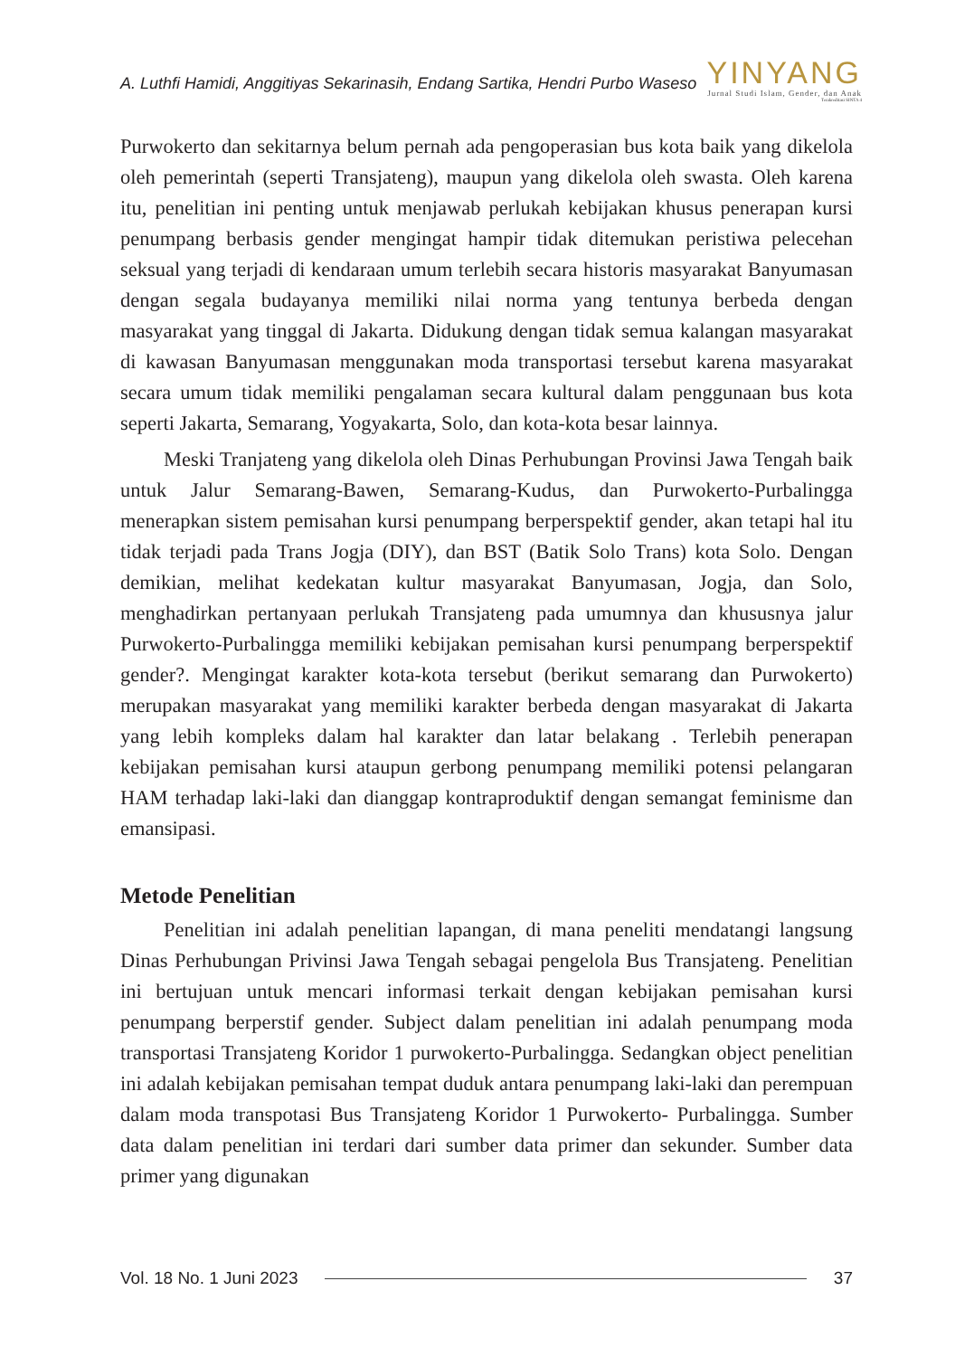A. Luthfi Hamidi, Anggitiyas Sekarinasih, Endang Sartika, Hendri Purbo Waseso
YINYANG
Jurnal Studi Islam, Gender, dan Anak
Terakreditasi SINTA 4
Purwokerto dan sekitarnya belum pernah ada pengoperasian bus kota baik yang dikelola oleh pemerintah (seperti Transjateng), maupun yang dikelola oleh swasta. Oleh karena itu, penelitian ini penting untuk menjawab perlukah kebijakan khusus penerapan kursi penumpang berbasis gender mengingat hampir tidak ditemukan peristiwa pelecehan seksual yang terjadi di kendaraan umum terlebih secara historis masyarakat Banyumasan dengan segala budayanya memiliki nilai norma yang tentunya berbeda dengan masyarakat yang tinggal di Jakarta. Didukung dengan tidak semua kalangan masyarakat di kawasan Banyumasan menggunakan moda transportasi tersebut karena masyarakat secara umum tidak memiliki pengalaman secara kultural dalam penggunaan bus kota seperti Jakarta, Semarang, Yogyakarta, Solo, dan kota-kota besar lainnya.
Meski Tranjateng yang dikelola oleh Dinas Perhubungan Provinsi Jawa Tengah baik untuk Jalur Semarang-Bawen, Semarang-Kudus, dan Purwokerto-Purbalingga menerapkan sistem pemisahan kursi penumpang berperspektif gender, akan tetapi hal itu tidak terjadi pada Trans Jogja (DIY), dan BST (Batik Solo Trans) kota Solo. Dengan demikian, melihat kedekatan kultur masyarakat Banyumasan, Jogja, dan Solo, menghadirkan pertanyaan perlukah Transjateng pada umumnya dan khususnya jalur Purwokerto-Purbalingga memiliki kebijakan pemisahan kursi penumpang berperspektif gender?. Mengingat karakter kota-kota tersebut (berikut semarang dan Purwokerto) merupakan masyarakat yang memiliki karakter berbeda dengan masyarakat di Jakarta yang lebih kompleks dalam hal karakter dan latar belakang . Terlebih penerapan kebijakan pemisahan kursi ataupun gerbong penumpang memiliki potensi pelangaran HAM terhadap laki-laki dan dianggap kontraproduktif dengan semangat feminisme dan emansipasi.
Metode Penelitian
Penelitian ini adalah penelitian lapangan, di mana peneliti mendatangi langsung Dinas Perhubungan Privinsi Jawa Tengah sebagai pengelola Bus Transjateng. Penelitian ini bertujuan untuk mencari informasi terkait dengan kebijakan pemisahan kursi penumpang berperstif gender. Subject dalam penelitian ini adalah penumpang moda transportasi Transjateng Koridor 1 purwokerto-Purbalingga. Sedangkan object penelitian ini adalah kebijakan pemisahan tempat duduk antara penumpang laki-laki dan perempuan dalam moda transpotasi Bus Transjateng Koridor 1 Purwokerto- Purbalingga. Sumber data dalam penelitian ini terdari dari sumber data primer dan sekunder. Sumber data primer yang digunakan
Vol. 18 No. 1 Juni 2023 37